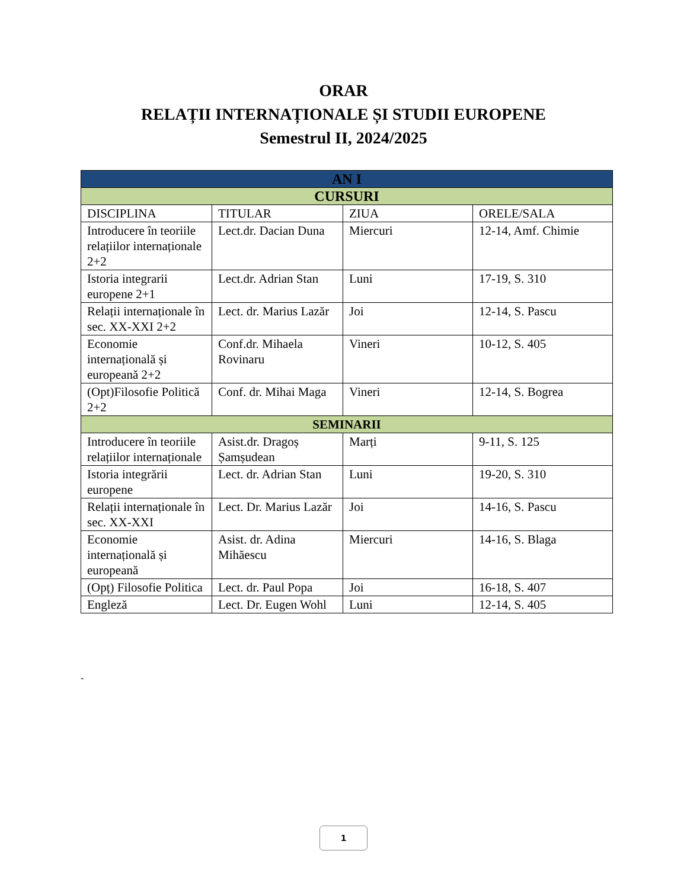ORAR
RELAȚII INTERNAȚIONALE ȘI STUDII EUROPENE
Semestrul II, 2024/2025
| AN I | | | |
| --- | --- | --- | --- |
| CURSURI | | | |
| DISCIPLINA | TITULAR | ZIUA | ORELE/SALA |
| Introducere în teoriile relațiilor internaționale 2+2 | Lect.dr. Dacian Duna | Miercuri | 12-14, Amf. Chimie |
| Istoria integrarii europene 2+1 | Lect.dr. Adrian Stan | Luni | 17-19, S. 310 |
| Relații internaționale în sec. XX-XXI 2+2 | Lect. dr. Marius Lazăr | Joi | 12-14, S. Pascu |
| Economie internațională și europeană 2+2 | Conf.dr. Mihaela Rovinaru | Vineri | 10-12, S. 405 |
| (Opt)Filosofie Politică 2+2 | Conf. dr. Mihai Maga | Vineri | 12-14, S. Bogrea |
| SEMINARII | | | |
| Introducere în teoriile relațiilor internaționale | Asist.dr. Dragoș Șamșudean | Marți | 9-11, S. 125 |
| Istoria integrării europene | Lect. dr. Adrian Stan | Luni | 19-20, S. 310 |
| Relații internaționale în sec. XX-XXI | Lect. Dr. Marius Lazăr | Joi | 14-16, S. Pascu |
| Economie internațională și europeană | Asist. dr. Adina Mihăescu | Miercuri | 14-16, S. Blaga |
| (Opț) Filosofie Politica | Lect. dr. Paul Popa | Joi | 16-18, S. 407 |
| Engleză | Lect. Dr. Eugen Wohl | Luni | 12-14, S. 405 |
-
1